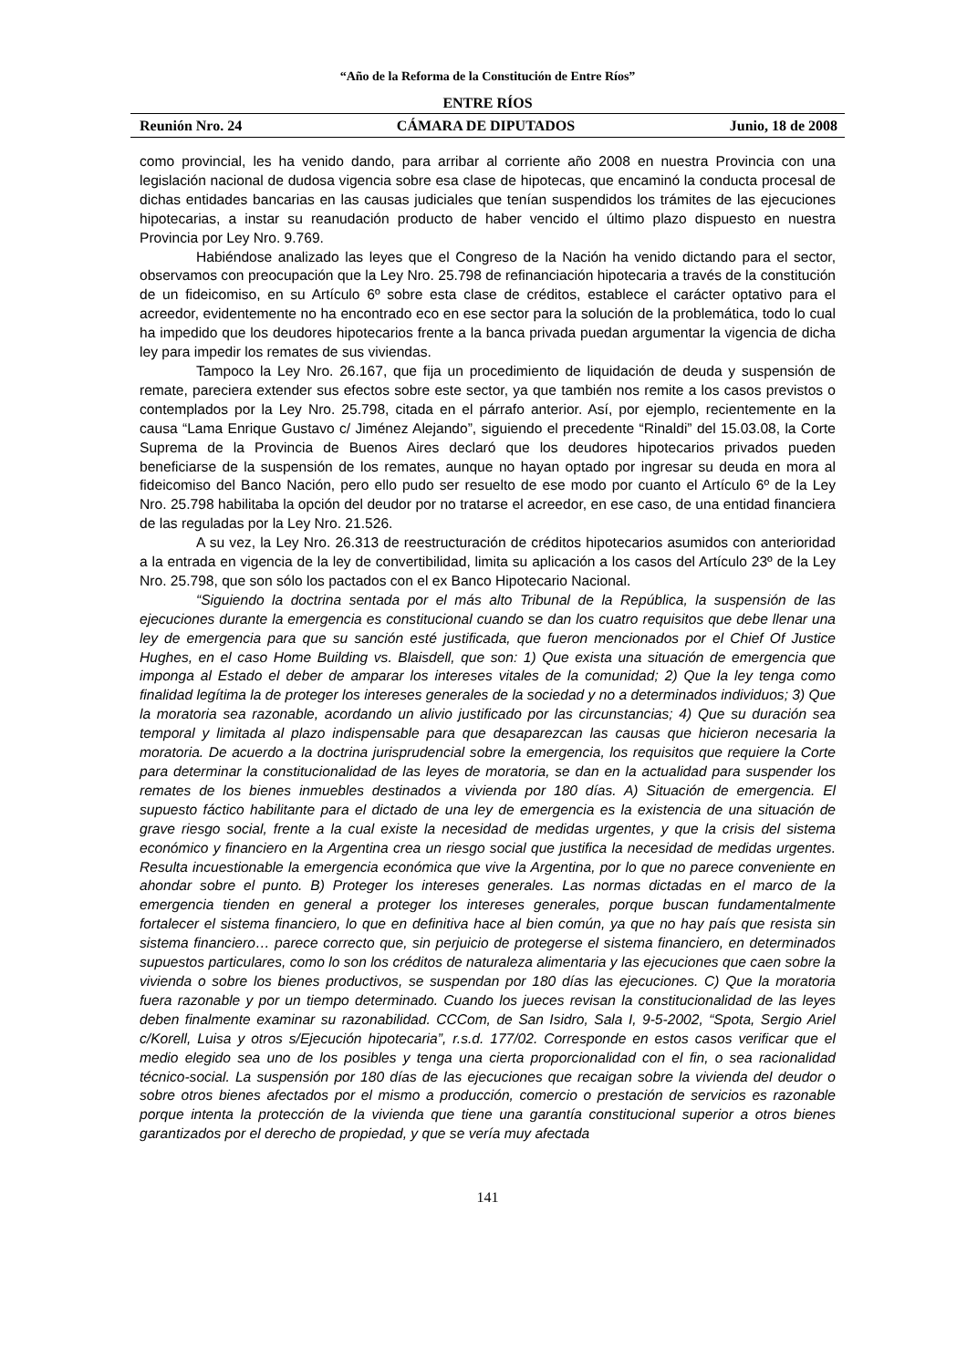“Año de la Reforma de la Constitución de Entre Ríos”
ENTRE RÍOS
Reunión Nro. 24 CÁMARA DE DIPUTADOS Junio, 18 de 2008
como provincial, les ha venido dando, para arribar al corriente año 2008 en nuestra Provincia con una legislación nacional de dudosa vigencia sobre esa clase de hipotecas, que encaminó la conducta procesal de dichas entidades bancarias en las causas judiciales que tenían suspendidos los trámites de las ejecuciones hipotecarias, a instar su reanudación producto de haber vencido el último plazo dispuesto en nuestra Provincia por Ley Nro. 9.769.
Habiéndose analizado las leyes que el Congreso de la Nación ha venido dictando para el sector, observamos con preocupación que la Ley Nro. 25.798 de refinanciación hipotecaria a través de la constitución de un fideicomiso, en su Artículo 6º sobre esta clase de créditos, establece el carácter optativo para el acreedor, evidentemente no ha encontrado eco en ese sector para la solución de la problemática, todo lo cual ha impedido que los deudores hipotecarios frente a la banca privada puedan argumentar la vigencia de dicha ley para impedir los remates de sus viviendas.
Tampoco la Ley Nro. 26.167, que fija un procedimiento de liquidación de deuda y suspensión de remate, pareciera extender sus efectos sobre este sector, ya que también nos remite a los casos previstos o contemplados por la Ley Nro. 25.798, citada en el párrafo anterior. Así, por ejemplo, recientemente en la causa “Lama Enrique Gustavo c/ Jiménez Alejando”, siguiendo el precedente “Rinaldi” del 15.03.08, la Corte Suprema de la Provincia de Buenos Aires declaró que los deudores hipotecarios privados pueden beneficiarse de la suspensión de los remates, aunque no hayan optado por ingresar su deuda en mora al fideicomiso del Banco Nación, pero ello pudo ser resuelto de ese modo por cuanto el Artículo 6º de la Ley Nro. 25.798 habilitaba la opción del deudor por no tratarse el acreedor, en ese caso, de una entidad financiera de las reguladas por la Ley Nro. 21.526.
A su vez, la Ley Nro. 26.313 de reestructuración de créditos hipotecarios asumidos con anterioridad a la entrada en vigencia de la ley de convertibilidad, limita su aplicación a los casos del Artículo 23º de la Ley Nro. 25.798, que son sólo los pactados con el ex Banco Hipotecario Nacional.
“Siguiendo la doctrina sentada por el más alto Tribunal de la República, la suspensión de las ejecuciones durante la emergencia es constitucional cuando se dan los cuatro requisitos que debe llenar una ley de emergencia para que su sanción esté justificada, que fueron mencionados por el Chief Of Justice Hughes, en el caso Home Building vs. Blaisdell, que son: 1) Que exista una situación de emergencia que imponga al Estado el deber de amparar los intereses vitales de la comunidad; 2) Que la ley tenga como finalidad legítima la de proteger los intereses generales de la sociedad y no a determinados individuos; 3) Que la moratoria sea razonable, acordando un alivio justificado por las circunstancias; 4) Que su duración sea temporal y limitada al plazo indispensable para que desaparezcan las causas que hicieron necesaria la moratoria. De acuerdo a la doctrina jurisprudencial sobre la emergencia, los requisitos que requiere la Corte para determinar la constitucionalidad de las leyes de moratoria, se dan en la actualidad para suspender los remates de los bienes inmuebles destinados a vivienda por 180 días. A) Situación de emergencia. El supuesto fáctico habilitante para el dictado de una ley de emergencia es la existencia de una situación de grave riesgo social, frente a la cual existe la necesidad de medidas urgentes, y que la crisis del sistema económico y financiero en la Argentina crea un riesgo social que justifica la necesidad de medidas urgentes. Resulta incuestionable la emergencia económica que vive la Argentina, por lo que no parece conveniente en ahondar sobre el punto. B) Proteger los intereses generales. Las normas dictadas en el marco de la emergencia tienden en general a proteger los intereses generales, porque buscan fundamentalmente fortalecer el sistema financiero, lo que en definitiva hace al bien común, ya que no hay país que resista sin sistema financiero… parece correcto que, sin perjuicio de protegerse el sistema financiero, en determinados supuestos particulares, como lo son los créditos de naturaleza alimentaria y las ejecuciones que caen sobre la vivienda o sobre los bienes productivos, se suspendan por 180 días las ejecuciones. C) Que la moratoria fuera razonable y por un tiempo determinado. Cuando los jueces revisan la constitucionalidad de las leyes deben finalmente examinar su razonabilidad. CCCom, de San Isidro, Sala I, 9-5-2002, “Spota, Sergio Ariel c/Korell, Luisa y otros s/Ejecución hipotecaria”, r.s.d. 177/02. Corresponde en estos casos verificar que el medio elegido sea uno de los posibles y tenga una cierta proporcionalidad con el fin, o sea racionalidad técnico-social. La suspensión por 180 días de las ejecuciones que recaigan sobre la vivienda del deudor o sobre otros bienes afectados por el mismo a producción, comercio o prestación de servicios es razonable porque intenta la protección de la vivienda que tiene una garantía constitucional superior a otros bienes garantizados por el derecho de propiedad, y que se vería muy afectada
141